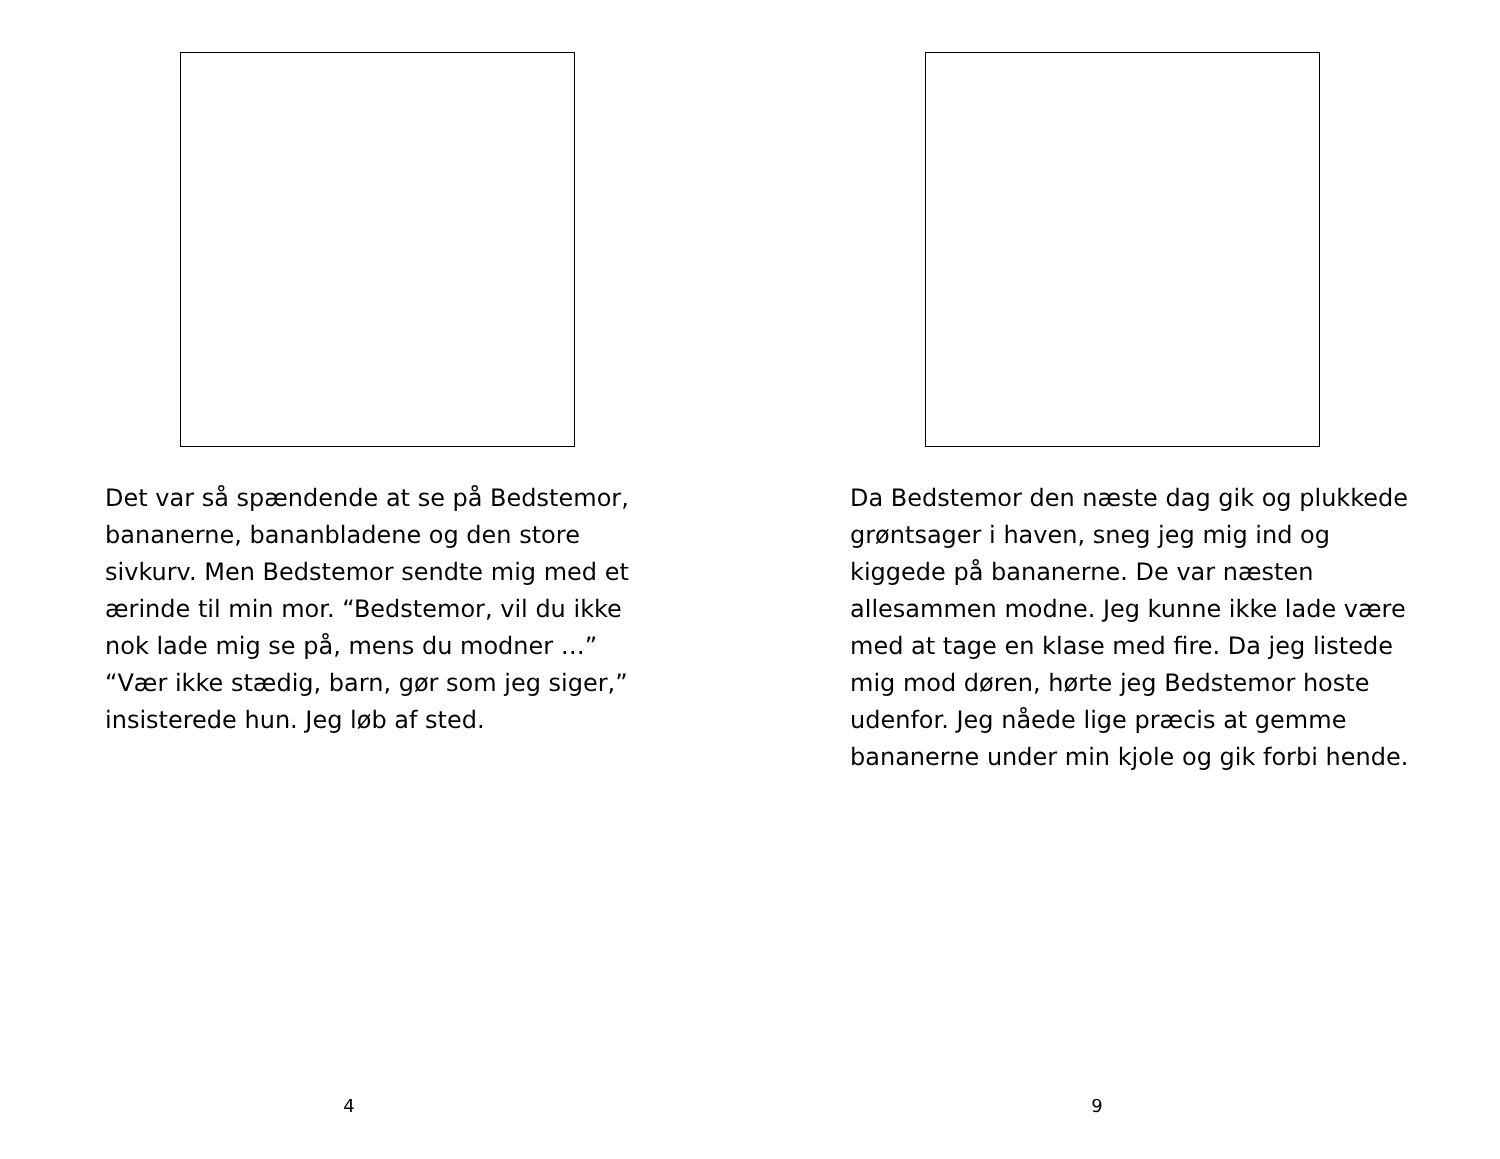Det var så spændende at se på Bedstemor, bananerne, bananbladene og den store sivkurv. Men Bedstemor sendte mig med et ærinde til min mor. “Bedstemor, vil du ikke nok lade mig se på, mens du modner …” “Vær ikke stædig, barn, gør som jeg siger,” insisterede hun. Jeg løb af sted.
4
Da Bedstemor den næste dag gik og plukkede grøntsager i haven, sneg jeg mig ind og kiggede på bananerne. De var næsten allesammen modne. Jeg kunne ikke lade være med at tage en klase med fire. Da jeg listede mig mod døren, hørte jeg Bedstemor hoste udenfor. Jeg nåede lige præcis at gemme bananerne under min kjole og gik forbi hende.
9